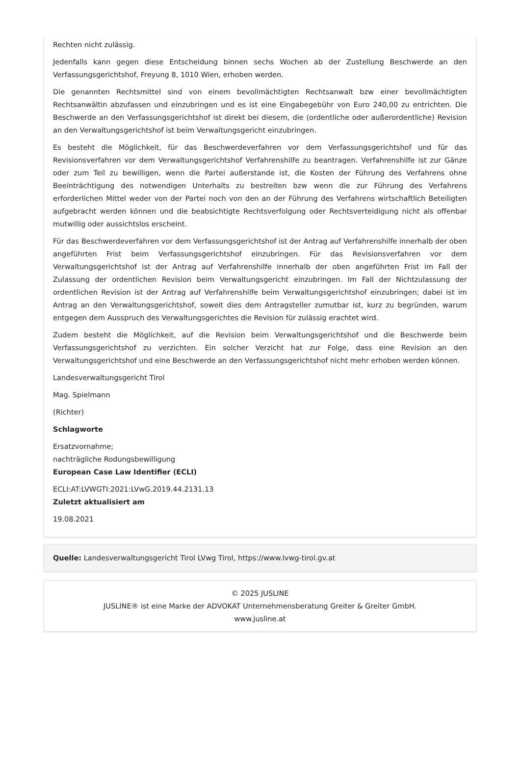Rechten nicht zulässig.
Jedenfalls kann gegen diese Entscheidung binnen sechs Wochen ab der Zustellung Beschwerde an den Verfassungsgerichtshof, Freyung 8, 1010 Wien, erhoben werden.
Die genannten Rechtsmittel sind von einem bevollmächtigten Rechtsanwalt bzw einer bevollmächtigten Rechtsanwältin abzufassen und einzubringen und es ist eine Eingabegebühr von Euro 240,00 zu entrichten. Die Beschwerde an den Verfassungsgerichtshof ist direkt bei diesem, die (ordentliche oder außerordentliche) Revision an den Verwaltungsgerichtshof ist beim Verwaltungsgericht einzubringen.
Es besteht die Möglichkeit, für das Beschwerdeverfahren vor dem Verfassungsgerichtshof und für das Revisionsverfahren vor dem Verwaltungsgerichtshof Verfahrenshilfe zu beantragen. Verfahrenshilfe ist zur Gänze oder zum Teil zu bewilligen, wenn die Partei außerstande ist, die Kosten der Führung des Verfahrens ohne Beeinträchtigung des notwendigen Unterhalts zu bestreiten bzw wenn die zur Führung des Verfahrens erforderlichen Mittel weder von der Partei noch von den an der Führung des Verfahrens wirtschaftlich Beteiligten aufgebracht werden können und die beabsichtigte Rechtsverfolgung oder Rechtsverteidigung nicht als offenbar mutwillig oder aussichtslos erscheint.
Für das Beschwerdeverfahren vor dem Verfassungsgerichtshof ist der Antrag auf Verfahrenshilfe innerhalb der oben angeführten Frist beim Verfassungsgerichtshof einzubringen. Für das Revisionsverfahren vor dem Verwaltungsgerichtshof ist der Antrag auf Verfahrenshilfe innerhalb der oben angeführten Frist im Fall der Zulassung der ordentlichen Revision beim Verwaltungsgericht einzubringen. Im Fall der Nichtzulassung der ordentlichen Revision ist der Antrag auf Verfahrenshilfe beim Verwaltungsgerichtshof einzubringen; dabei ist im Antrag an den Verwaltungsgerichtshof, soweit dies dem Antragsteller zumutbar ist, kurz zu begründen, warum entgegen dem Ausspruch des Verwaltungsgerichtes die Revision für zulässig erachtet wird.
Zudem besteht die Möglichkeit, auf die Revision beim Verwaltungsgerichtshof und die Beschwerde beim Verfassungsgerichtshof zu verzichten. Ein solcher Verzicht hat zur Folge, dass eine Revision an den Verwaltungsgerichtshof und eine Beschwerde an den Verfassungsgerichtshof nicht mehr erhoben werden können.
Landesverwaltungsgericht Tirol
Mag. Spielmann
(Richter)
Schlagworte
Ersatzvornahme;
nachträgliche Rodungsbewilligung
European Case Law Identifier (ECLI)
ECLI:AT:LVWGTI:2021:LVwG.2019.44.2131.13
Zuletzt aktualisiert am
19.08.2021
Quelle: Landesverwaltungsgericht Tirol LVwg Tirol, https://www.lvwg-tirol.gv.at
© 2025 JUSLINE
JUSLINE® ist eine Marke der ADVOKAT Unternehmensberatung Greiter & Greiter GmbH.
www.jusline.at